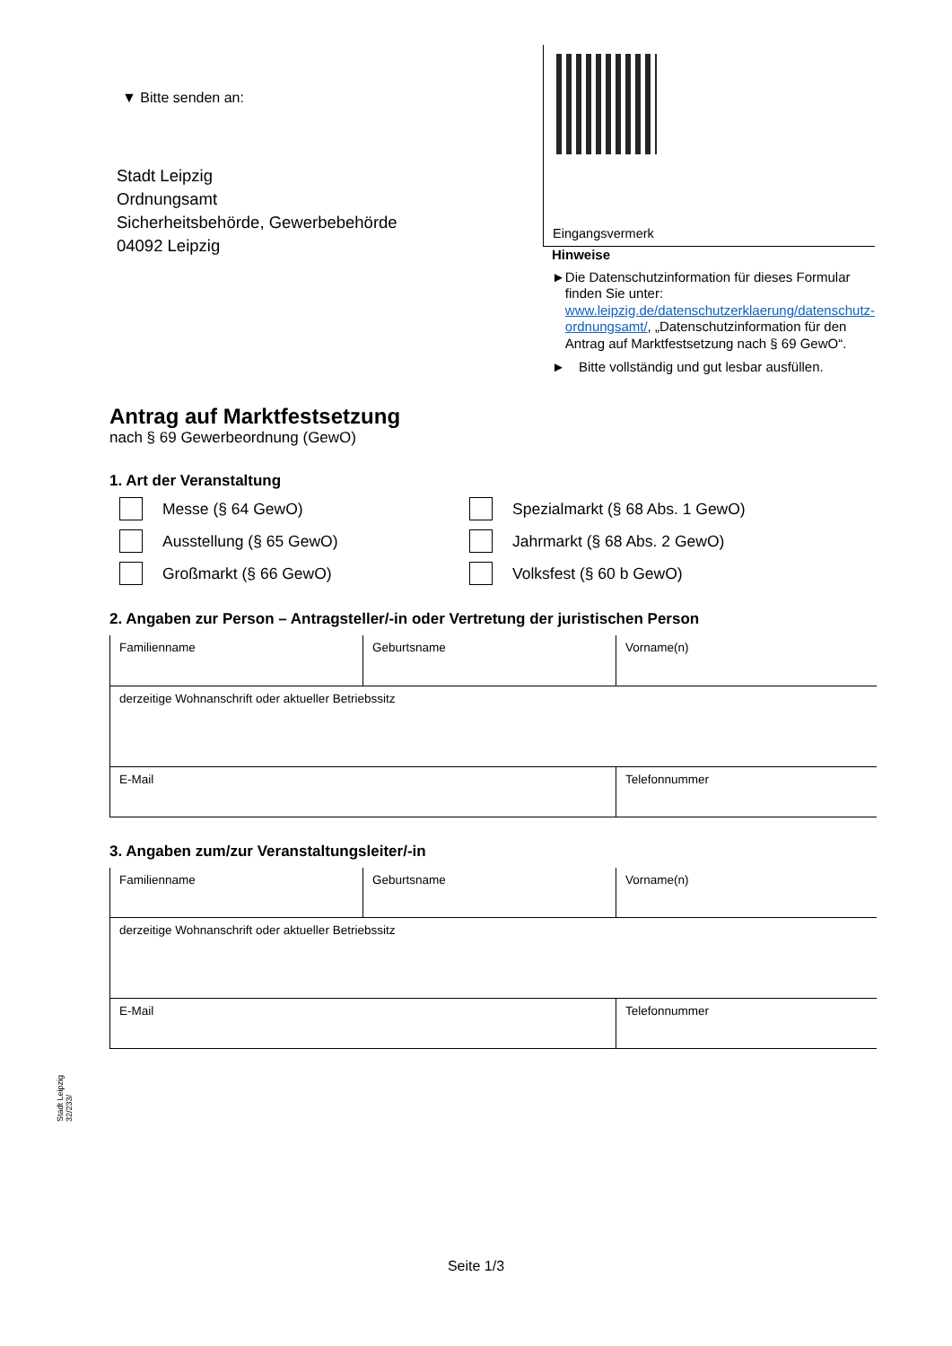▼ Bitte senden an:
Stadt Leipzig
Ordnungsamt
Sicherheitsbehörde, Gewerbebehörde
04092 Leipzig
Eingangsvermerk
Hinweise
► Die Datenschutzinformation für dieses Formular finden Sie unter: www.leipzig.de/datenschutzerklaerung/datenschutz-ordnungsamt/, „Datenschutzinformation für den Antrag auf Marktfestsetzung nach § 69 GewO“.
► Bitte vollständig und gut lesbar ausfüllen.
Antrag auf Marktfestsetzung
nach § 69 Gewerbeordnung (GewO)
1. Art der Veranstaltung
Messe (§ 64 GewO)
Spezialmarkt (§ 68 Abs. 1 GewO)
Ausstellung (§ 65 GewO)
Jahrmarkt (§ 68 Abs. 2 GewO)
Großmarkt (§ 66 GewO)
Volksfest (§ 60 b GewO)
2. Angaben zur Person – Antragsteller/-in oder Vertretung der juristischen Person
| Familienname | Geburtsname | Vorname(n) |
| derzeitige Wohnanschrift oder aktueller Betriebssitz | | |
| E-Mail | | Telefonnummer |
3. Angaben zum/zur Veranstaltungsleiter/-in
| Familienname | Geburtsname | Vorname(n) |
| derzeitige Wohnanschrift oder aktueller Betriebssitz | | |
| E-Mail | | Telefonnummer |
Stadt Leipzig
32/233/
Seite 1/3